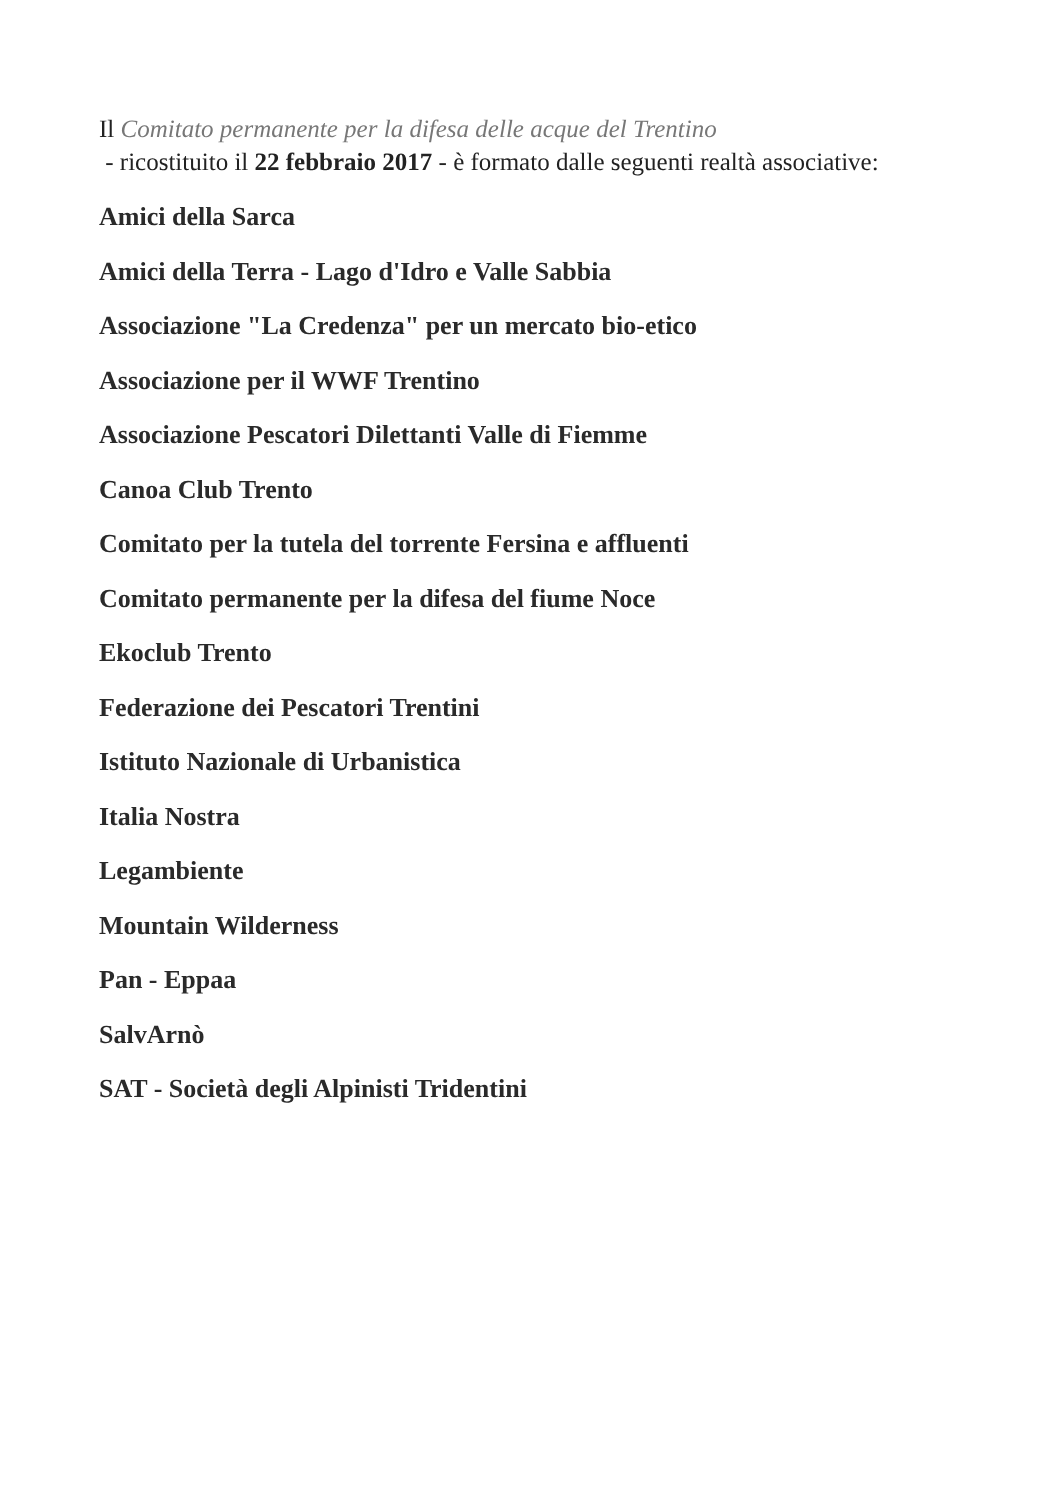Il Comitato permanente per la difesa delle acque del Trentino
- ricostituito il 22 febbraio 2017 - è formato dalle seguenti realtà associative:
Amici della Sarca
Amici della Terra - Lago d'Idro e Valle Sabbia
Associazione "La Credenza" per un mercato bio-etico
Associazione per il WWF Trentino
Associazione Pescatori Dilettanti Valle di Fiemme
Canoa Club Trento
Comitato per la tutela del torrente Fersina e affluenti
Comitato permanente per la difesa del fiume Noce
Ekoclub Trento
Federazione dei Pescatori Trentini
Istituto Nazionale di Urbanistica
Italia Nostra
Legambiente
Mountain Wilderness
Pan - Eppaa
SalvArnò
SAT - Società degli Alpinisti Tridentini